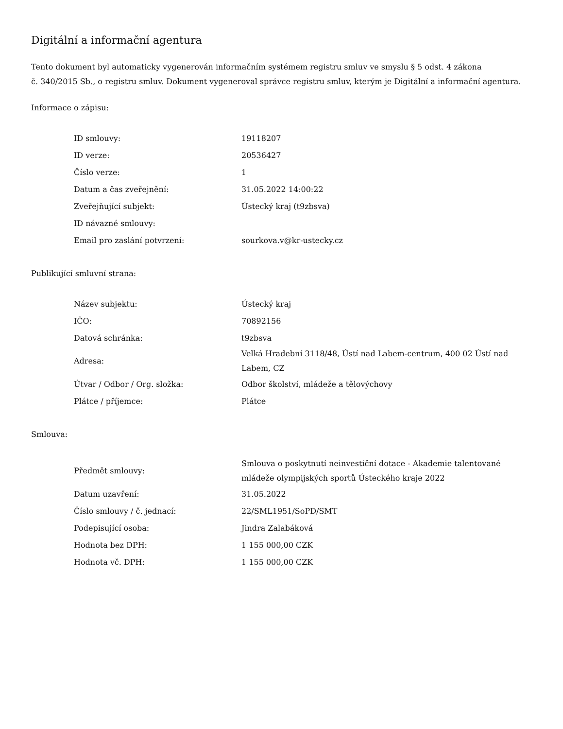Digitální a informační agentura
Tento dokument byl automaticky vygenerován informačním systémem registru smluv ve smyslu § 5 odst. 4 zákona
č. 340/2015 Sb., o registru smluv. Dokument vygeneroval správce registru smluv, kterým je Digitální a informační agentura.
Informace o zápisu:
| ID smlouvy: | 19118207 |
| ID verze: | 20536427 |
| Číslo verze: | 1 |
| Datum a čas zveřejnění: | 31.05.2022 14:00:22 |
| Zveřejňující subjekt: | Ústecký kraj (t9zbsva) |
| ID návazné smlouvy: | |
| Email pro zaslání potvrzení: | sourkova.v@kr-ustecky.cz |
Publikující smluvní strana:
| Název subjektu: | Ústecký kraj |
| IČO: | 70892156 |
| Datová schránka: | t9zbsva |
| Adresa: | Velká Hradební 3118/48, Ústí nad Labem-centrum, 400 02 Ústí nad Labem, CZ |
| Útvar / Odbor / Org. složka: | Odbor školství, mládeže a tělovýchovy |
| Plátce / příjemce: | Plátce |
Smlouva:
| Předmět smlouvy: | Smlouva o poskytnutí neinvestiční dotace - Akademie talentované mládeže olympijských sportů Ústeckého kraje 2022 |
| Datum uzavření: | 31.05.2022 |
| Číslo smlouvy / č. jednací: | 22/SML1951/SoPD/SMT |
| Podepisující osoba: | Jindra Zalabáková |
| Hodnota bez DPH: | 1 155 000,00 CZK |
| Hodnota vč. DPH: | 1 155 000,00 CZK |